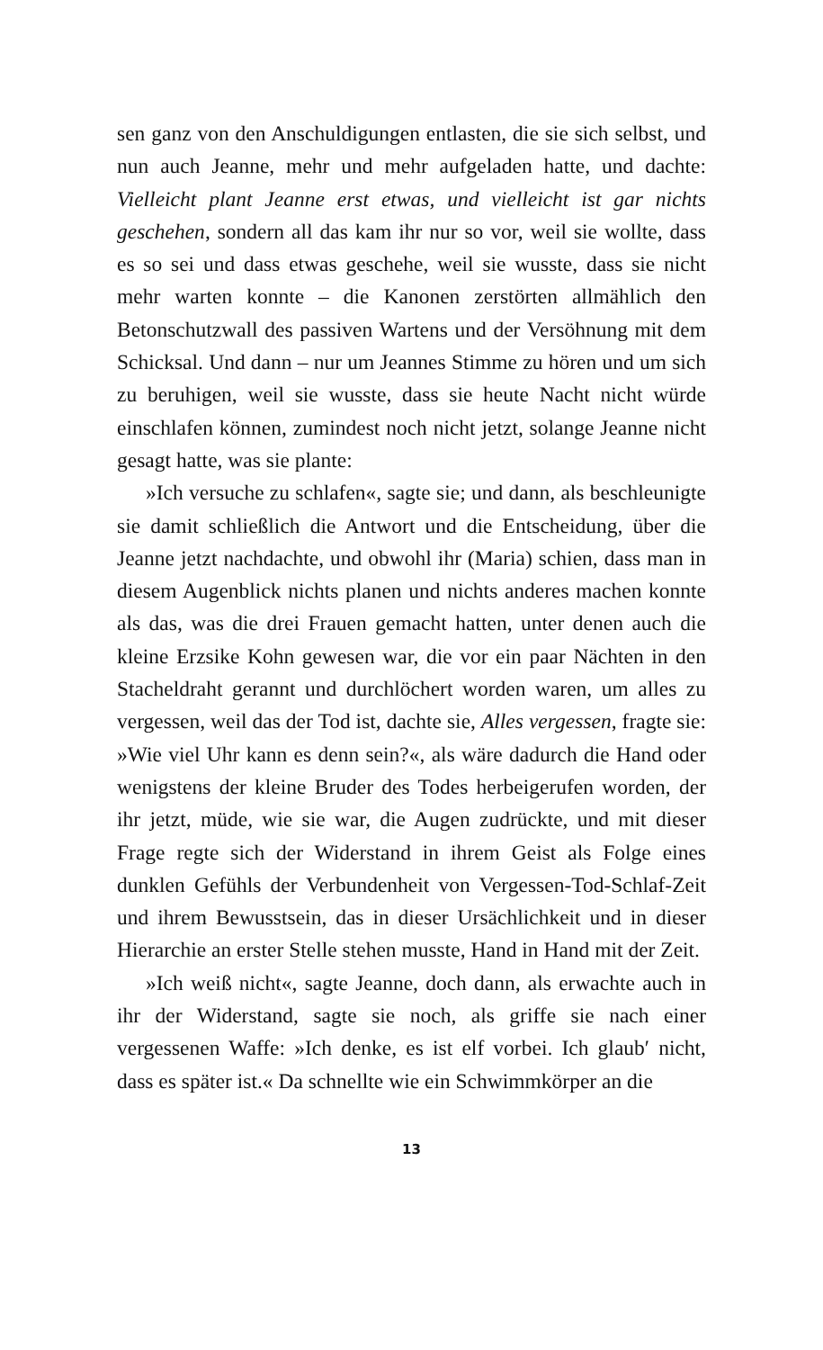sen ganz von den Anschuldigungen entlasten, die sie sich selbst, und nun auch Jeanne, mehr und mehr aufgeladen hatte, und dachte: Vielleicht plant Jeanne erst etwas, und vielleicht ist gar nichts geschehen, sondern all das kam ihr nur so vor, weil sie wollte, dass es so sei und dass etwas geschehe, weil sie wusste, dass sie nicht mehr warten konnte – die Kanonen zerstörten allmählich den Betonschutzwall des passiven Wartens und der Versöhnung mit dem Schicksal. Und dann – nur um Jeannes Stimme zu hören und um sich zu beruhigen, weil sie wusste, dass sie heute Nacht nicht würde einschlafen können, zumindest noch nicht jetzt, solange Jeanne nicht gesagt hatte, was sie plante:
»Ich versuche zu schlafen«, sagte sie; und dann, als beschleunigte sie damit schließlich die Antwort und die Entscheidung, über die Jeanne jetzt nachdachte, und obwohl ihr (Maria) schien, dass man in diesem Augenblick nichts planen und nichts anderes machen konnte als das, was die drei Frauen gemacht hatten, unter denen auch die kleine Erzsike Kohn gewesen war, die vor ein paar Nächten in den Stacheldraht gerannt und durchlöchert worden waren, um alles zu vergessen, weil das der Tod ist, dachte sie, Alles vergessen, fragte sie: »Wie viel Uhr kann es denn sein?«, als wäre dadurch die Hand oder wenigstens der kleine Bruder des Todes herbeigerufen worden, der ihr jetzt, müde, wie sie war, die Augen zudrückte, und mit dieser Frage regte sich der Widerstand in ihrem Geist als Folge eines dunklen Gefühls der Verbundenheit von Vergessen-Tod-Schlaf-Zeit und ihrem Bewusstsein, das in dieser Ursächlichkeit und in dieser Hierarchie an erster Stelle stehen musste, Hand in Hand mit der Zeit.
»Ich weiß nicht«, sagte Jeanne, doch dann, als erwachte auch in ihr der Widerstand, sagte sie noch, als griffe sie nach einer vergessenen Waffe: »Ich denke, es ist elf vorbei. Ich glaub′ nicht, dass es später ist.« Da schnellte wie ein Schwimmkörper an die
13